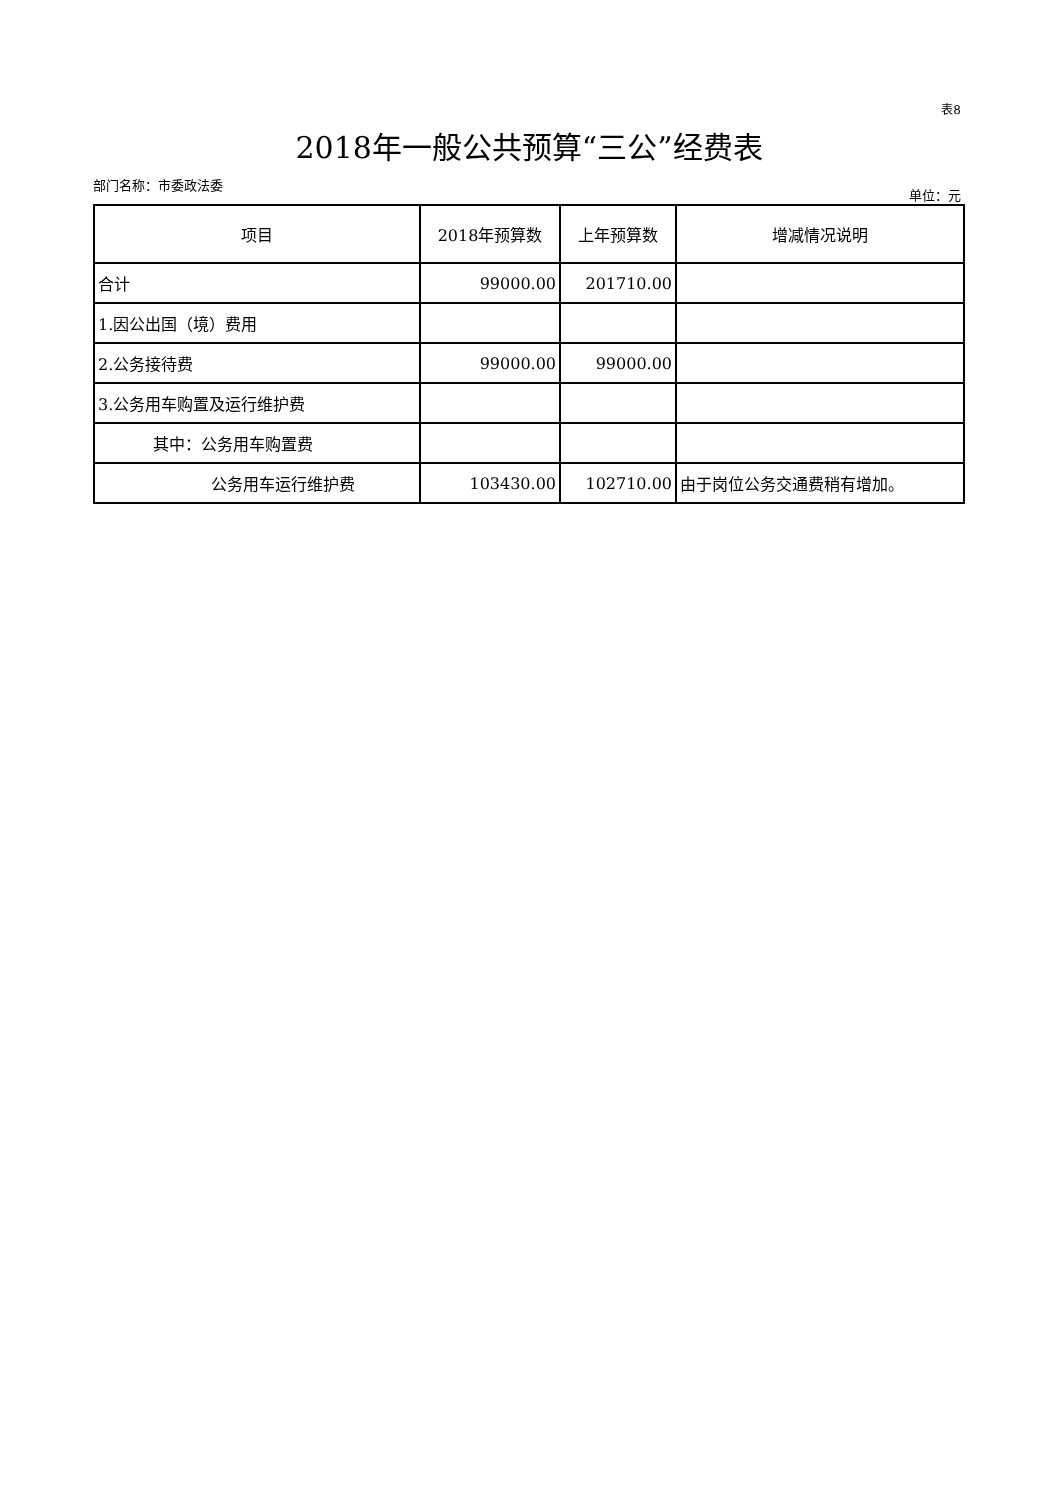表8
2018年一般公共预算“三公”经费表
部门名称：市委政法委 单位：元
| 项目 | 2018年预算数 | 上年预算数 | 增减情况说明 |
| --- | --- | --- | --- |
| 合计 | 99000.00 | 201710.00 | |
| 1.因公出国（境）费用 | | | |
| 2.公务接待费 | 99000.00 | 99000.00 | |
| 3.公务用车购置及运行维护费 | | | |
| 其中：公务用车购置费 | | | |
| 公务用车运行维护费 | 103430.00 | 102710.00 | 由于岗位公务交通费稍有增加。 |